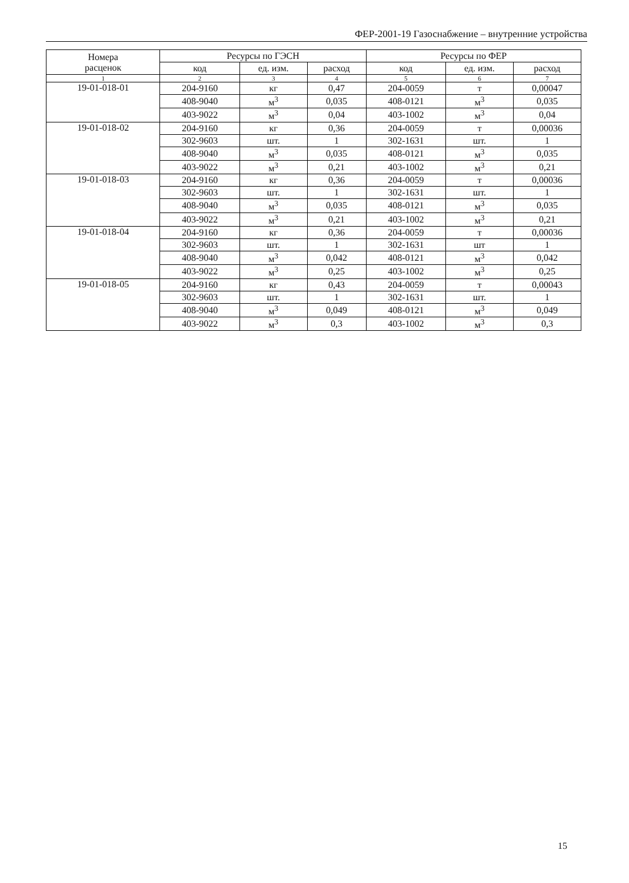ФЕР-2001-19 Газоснабжение – внутренние устройства
| Номера расценок | Ресурсы по ГЭСН | | | Ресурсы по ФЕР | | |
| --- | --- | --- | --- | --- | --- | --- |
| | код | ед. изм. | расход | код | ед. изм. | расход |
| 1 | 2 | 3 | 4 | 5 | 6 | 7 |
| 19-01-018-01 | 204-9160 | кг | 0,47 | 204-0059 | т | 0,00047 |
| | 408-9040 | м<sup>3</sup> | 0,035 | 408-0121 | м<sup>3</sup> | 0,035 |
| | 403-9022 | м<sup>3</sup> | 0,04 | 403-1002 | м<sup>3</sup> | 0,04 |
| 19-01-018-02 | 204-9160 | кг | 0,36 | 204-0059 | т | 0,00036 |
| | 302-9603 | шт. | 1 | 302-1631 | шт. | 1 |
| | 408-9040 | м<sup>3</sup> | 0,035 | 408-0121 | м<sup>3</sup> | 0,035 |
| | 403-9022 | м<sup>3</sup> | 0,21 | 403-1002 | м<sup>3</sup> | 0,21 |
| 19-01-018-03 | 204-9160 | кг | 0,36 | 204-0059 | т | 0,00036 |
| | 302-9603 | шт. | 1 | 302-1631 | шт. | 1 |
| | 408-9040 | м<sup>3</sup> | 0,035 | 408-0121 | м<sup>3</sup> | 0,035 |
| | 403-9022 | м<sup>3</sup> | 0,21 | 403-1002 | м<sup>3</sup> | 0,21 |
| 19-01-018-04 | 204-9160 | кг | 0,36 | 204-0059 | т | 0,00036 |
| | 302-9603 | шт. | 1 | 302-1631 | шт | 1 |
| | 408-9040 | м<sup>3</sup> | 0,042 | 408-0121 | м<sup>3</sup> | 0,042 |
| | 403-9022 | м<sup>3</sup> | 0,25 | 403-1002 | м<sup>3</sup> | 0,25 |
| 19-01-018-05 | 204-9160 | кг | 0,43 | 204-0059 | т | 0,00043 |
| | 302-9603 | шт. | 1 | 302-1631 | шт. | 1 |
| | 408-9040 | м<sup>3</sup> | 0,049 | 408-0121 | м<sup>3</sup> | 0,049 |
| | 403-9022 | м<sup>3</sup> | 0,3 | 403-1002 | м<sup>3</sup> | 0,3 |
15